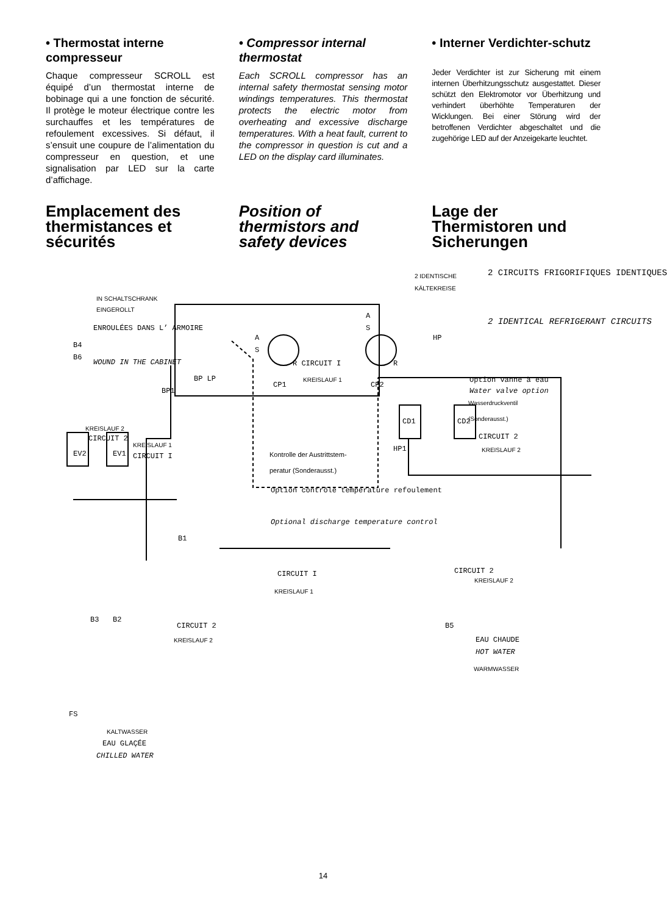• Thermostat interne compresseur
Chaque compresseur SCROLL est équipé d’un thermostat interne de bobinage qui a une fonction de sécurité. Il protège le moteur électrique contre les surchauffes et les températures de refoulement excessives. Si défaut, il s’ensuit une coupure de l’alimentation du compresseur en question, et une signalisation par LED sur la carte d’affichage.
• Compressor internal thermostat
Each SCROLL compressor has an internal safety thermostat sensing motor windings temperatures. This thermostat protects the electric motor from overheating and excessive discharge temperatures. With a heat fault, current to the compressor in question is cut and a LED on the display card illuminates.
• Interner Verdichter-schutz
Jeder Verdichter ist zur Sicherung mit einem internen Überhitzungsschutz ausgestattet. Dieser schützt den Elektromotor vor Überhitzung und verhindert überhöhte Temperaturen der Wicklungen. Bei einer Störung wird der betroffenen Verdichter abgeschaltet und die zugehörige LED auf der Anzeigekarte leuchtet.
Emplacement des thermistances et sécurités
Position of thermistors and safety devices
Lage der Thermistoren und Sicherungen
IN SCHALTSCHRANK
EINGEROLLT
ENROULÉES DANS L’ ARMOIRE
B4
B6
WOUND IN THE CABINET
2 IDENTISCHE
KÄLTEKREISE
2 CIRCUITS FRIGORIFIQUES IDENTIQUES
2 IDENTICAL REFRIGERANT CIRCUITS
A
S
A
S
HP
R CIRCUIT I R
CP1
KREISLAUF 1
CP2
BP LP
BP1
Option vanne à eau
Water valve option
Wasserdruckventil
(Sonderausst.)
KREISLAUF 2
CIRCUIT 2
KREISLAUF 1
CIRCUIT I
CIRCUIT 2
KREISLAUF 2
Kontrolle der Austrittstem-
peratur (Sonderausst.)
Option contrôle température refoulement
Optional discharge temperature control
HP1
CD1 CD2
EV2 EV1
B1
B3 B2
CIRCUIT I
KREISLAUF 1
CIRCUIT 2
KREISLAUF 2
CIRCUIT 2
KREISLAUF 2
B5
EAU CHAUDE
HOT WATER
WARMWASSER
FS
KALTWASSER
EAU GLAÇÉE
CHILLED WATER
14